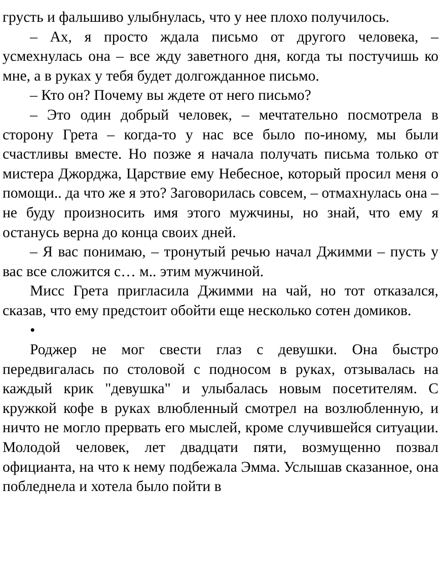грусть и фальшиво улыбнулась, что у нее плохо получилось.
– Ах, я просто ждала письмо от другого человека, – усмехнулась она – все жду заветного дня, когда ты постучишь ко мне, а в руках у тебя будет долгожданное письмо.
– Кто он? Почему вы ждете от него письмо?
– Это один добрый человек, – мечтательно посмотрела в сторону Грета – когда-то у нас все было по-иному, мы были счастливы вместе. Но позже я начала получать письма только от мистера Джорджа, Царствие ему Небесное, который просил меня о помощи.. да что же я это? Заговорилась совсем, – отмахнулась она – не буду произносить имя этого мужчины, но знай, что ему я останусь верна до конца своих дней.
– Я вас понимаю, – тронутый речью начал Джимми – пусть у вас все сложится с… м.. этим мужчиной.
Мисс Грета пригласила Джимми на чай, но тот отказался, сказав, что ему предстоит обойти еще несколько сотен домиков.
•
Роджер не мог свести глаз с девушки. Она быстро передвигалась по столовой с подносом в руках, отзывалась на каждый крик "девушка" и улыбалась новым посетителям. С кружкой кофе в руках влюбленный смотрел на возлюбленную, и ничто не могло прервать его мыслей, кроме случившейся ситуации. Молодой человек, лет двадцати пяти, возмущенно позвал официанта, на что к нему подбежала Эмма. Услышав сказанное, она побледнела и хотела было пойти в